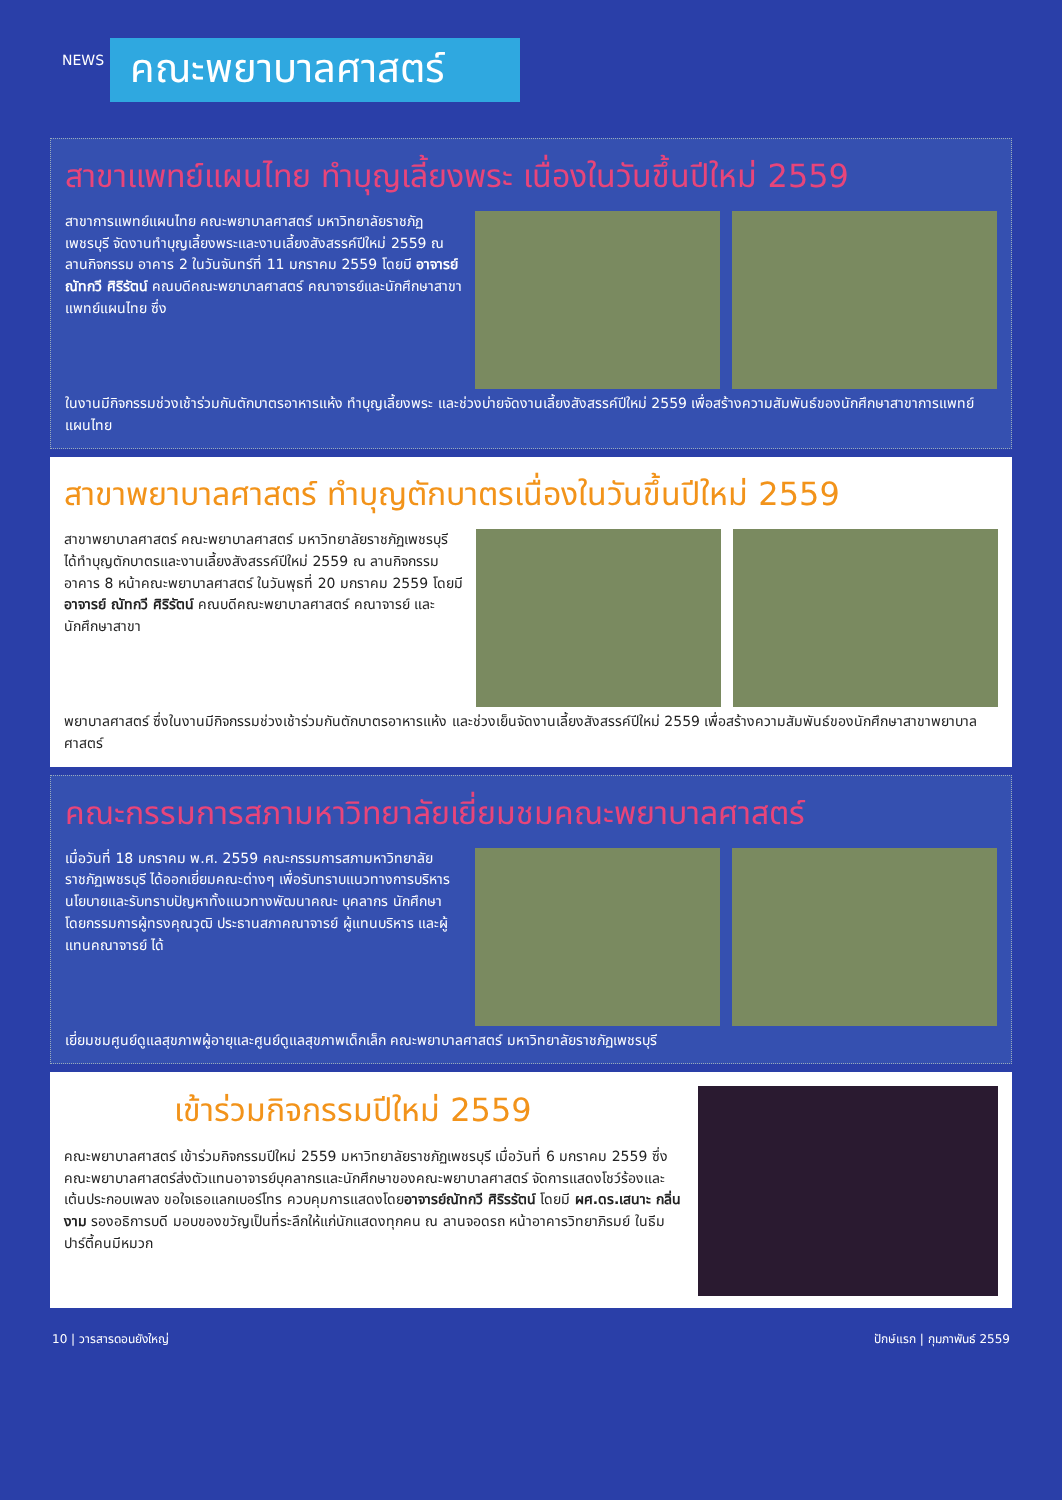NEWS
คณะพยาบาลศาสตร์
สาขาแพทย์แผนไทย ทำบุญเลี้ยงพระ เนื่องในวันขึ้นปีใหม่ 2559
สาขาการแพทย์แผนไทย คณะพยาบาลศาสตร์ มหาวิทยาลัยราชภัฏเพชรบุรี จัดงานทำบุญเลี้ยงพระและงานเลี้ยงสังสรรค์ปีใหม่ 2559 ณ ลานกิจกรรม อาคาร 2 ในวันจันทร์ที่ 11 มกราคม 2559 โดยมี อาจารย์ ณัทกวี ศิริรัตน์ คณบดีคณะพยาบาลศาสตร์ คณาจารย์และนักศึกษาสาขาแพทย์แผนไทย ซึ่ง
ในงานมีกิจกรรมช่วงเช้าร่วมกันตักบาตรอาหารแห้ง ทำบุญเลี้ยงพระ และช่วงบ่ายจัดงานเลี้ยงสังสรรค์ปีใหม่ 2559 เพื่อสร้างความสัมพันธ์ของนักศึกษาสาขาการแพทย์แผนไทย
สาขาพยาบาลศาสตร์ ทำบุญตักบาตรเนื่องในวันขึ้นปีใหม่ 2559
สาขาพยาบาลศาสตร์ คณะพยาบาลศาสตร์ มหาวิทยาลัยราชภัฏเพชรบุรี ได้ทำบุญตักบาตรและงานเลี้ยงสังสรรค์ปีใหม่ 2559 ณ ลานกิจกรรม อาคาร 8 หน้าคณะพยาบาลศาสตร์ ในวันพุธที่ 20 มกราคม 2559 โดยมีอาจารย์ ณัทกวี ศิริรัตน์ คณบดีคณะพยาบาลศาสตร์ คณาจารย์ และนักศึกษาสาขา
พยาบาลศาสตร์ ซึ่งในงานมีกิจกรรมช่วงเช้าร่วมกันตักบาตรอาหารแห้ง และช่วงเย็นจัดงานเลี้ยงสังสรรค์ปีใหม่ 2559 เพื่อสร้างความสัมพันธ์ของนักศึกษาสาขาพยาบาลศาสตร์
คณะกรรมการสภามหาวิทยาลัยเยี่ยมชมคณะพยาบาลศาสตร์
เมื่อวันที่ 18 มกราคม พ.ศ. 2559 คณะกรรมการสภามหาวิทยาลัยราชภัฏเพชรบุรี ได้ออกเยี่ยมคณะต่างๆ เพื่อรับทราบแนวทางการบริหาร นโยบายและรับทราบปัญหาทั้งแนวทางพัฒนาคณะ บุคลากร นักศึกษา โดยกรรมการผู้ทรงคุณวุฒิ ประธานสภาคณาจารย์ ผู้แทนบริหาร และผู้แทนคณาจารย์ ได้
เยี่ยมชมศูนย์ดูแลสุขภาพผู้อายุและศูนย์ดูแลสุขภาพเด็กเล็ก คณะพยาบาลศาสตร์ มหาวิทยาลัยราชภัฏเพชรบุรี
เข้าร่วมกิจกรรมปีใหม่ 2559
คณะพยาบาลศาสตร์ เข้าร่วมกิจกรรมปีใหม่ 2559 มหาวิทยาลัยราชภัฏเพชรบุรี เมื่อวันที่ 6 มกราคม 2559 ซึ่งคณะพยาบาลศาสตร์ส่งตัวแทนอาจารย์บุคลากรและนักศึกษาของคณะพยาบาลศาสตร์ จัดการแสดงโชว์ร้องและเต้นประกอบเพลง ขอใจเธอแลกเบอร์โทร ควบคุมการแสดงโดยอาจารย์ณัทกวี ศิริรรัตน์ โดยมี ผศ.ดร.เสนาะ กลิ่นงาม รองอธิการบดี มอบของขวัญเป็นที่ระลึกให้แก่นักแสดงทุกคน ณ ลานจอดรถ หน้าอาคารวิทยาภิรมย์ ในธีมปาร์ตี้คนมีหมวก
10 | วารสารดอนยังใหญ่ ปักษ์แรก | กุมภาพันธ์ 2559